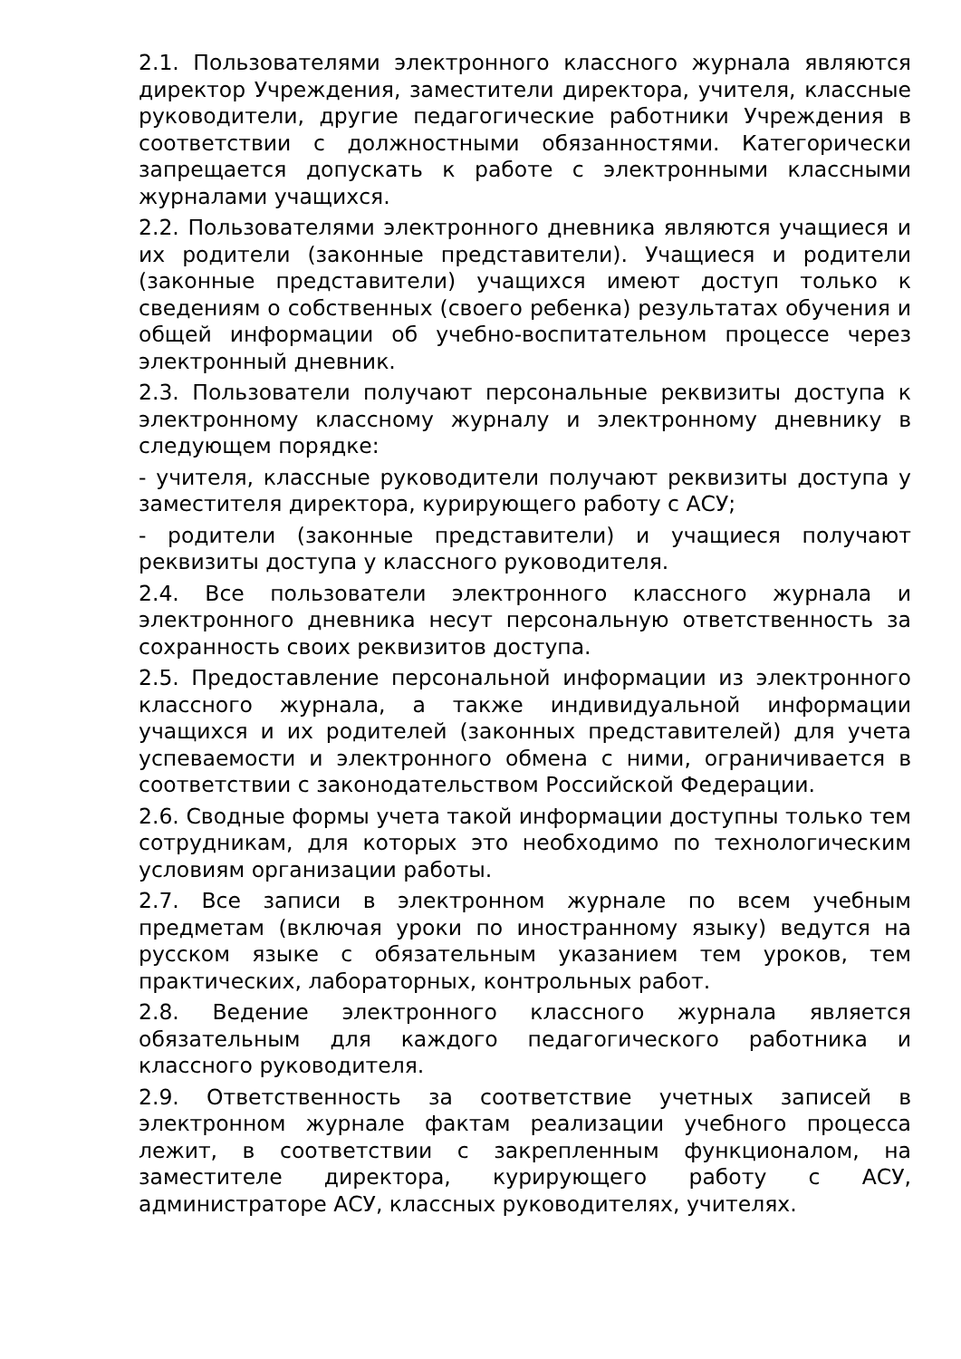2.1. Пользователями электронного классного журнала являются директор Учреждения, заместители директора, учителя, классные руководители, другие педагогические работники Учреждения в соответствии с должностными обязанностями. Категорически запрещается допускать к работе с электронными классными журналами учащихся.
2.2. Пользователями электронного дневника являются учащиеся и их родители (законные представители). Учащиеся и родители (законные представители) учащихся имеют доступ только к сведениям о собственных (своего ребенка) результатах обучения и общей информации об учебно-воспитательном процессе через электронный дневник.
2.3. Пользователи получают персональные реквизиты доступа к электронному классному журналу и электронному дневнику в следующем порядке:
- учителя, классные руководители получают реквизиты доступа у заместителя директора, курирующего работу с АСУ;
- родители (законные представители) и учащиеся получают реквизиты доступа у классного руководителя.
2.4. Все пользователи электронного классного журнала и электронного дневника несут персональную ответственность за сохранность своих реквизитов доступа.
2.5. Предоставление персональной информации из электронного классного журнала, а также индивидуальной информации учащихся и их родителей (законных представителей) для учета успеваемости и электронного обмена с ними, ограничивается в соответствии с законодательством Российской Федерации.
2.6. Сводные формы учета такой информации доступны только тем сотрудникам, для которых это необходимо по технологическим условиям организации работы.
2.7. Все записи в электронном журнале по всем учебным предметам (включая уроки по иностранному языку) ведутся на русском языке с обязательным указанием тем уроков, тем практических, лабораторных, контрольных работ.
2.8. Ведение электронного классного журнала является обязательным для каждого педагогического работника и классного руководителя.
2.9. Ответственность за соответствие учетных записей в электронном журнале фактам реализации учебного процесса лежит, в соответствии с закрепленным функционалом, на заместителе директора, курирующего работу с АСУ, администраторе АСУ, классных руководителях, учителях.